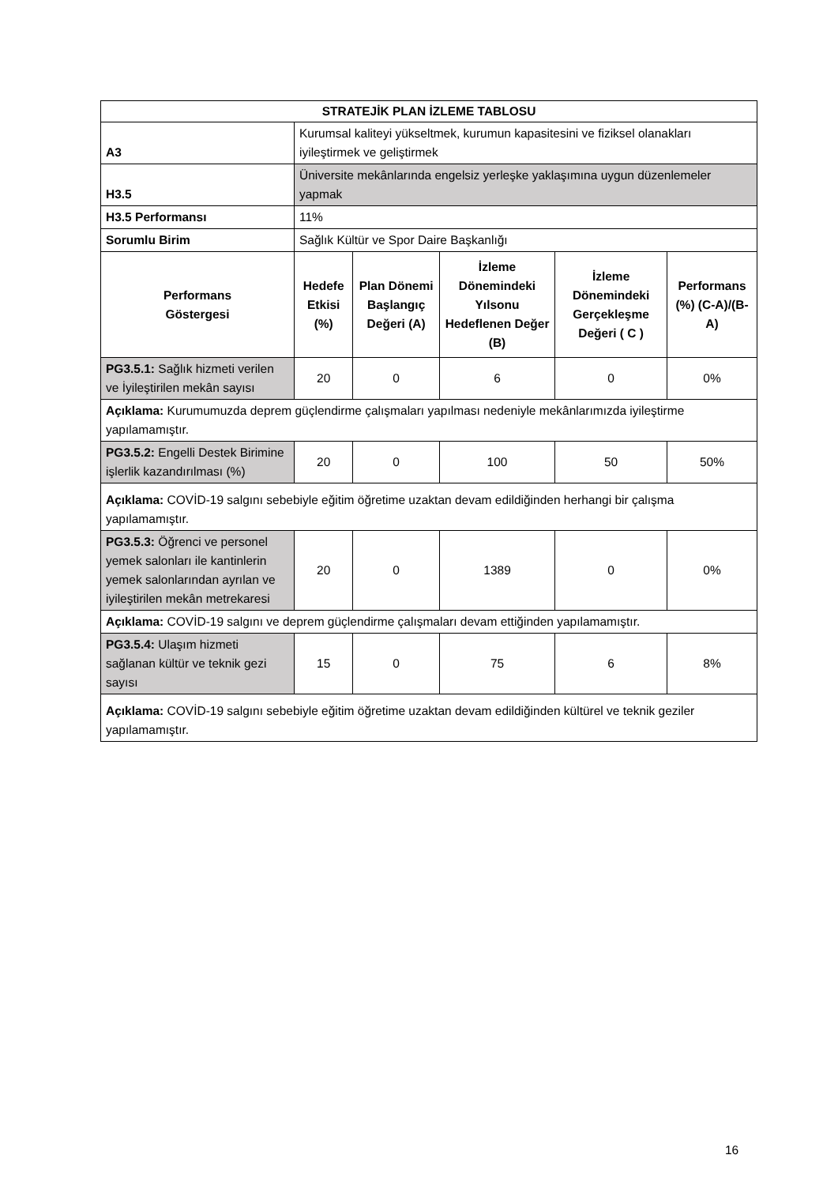| STRATEJİK PLAN İZLEME TABLOSU | | | | | |
| --- | --- | --- | --- | --- | --- |
| A3 | Kurumsal kaliteyi yükseltmek, kurumun kapasitesini ve fiziksel olanakları iyileştirmek ve geliştirmek | | | | |
| H3.5 | Üniversite mekânlarında engelsiz yerleşke yaklaşımına uygun düzenlemeler yapmak | | | | |
| H3.5 Performansı | 11% | | | | |
| Sorumlu Birim | Sağlık Kültür ve Spor Daire Başkanlığı | | | | |
| Performans Göstergesi | Hedefe Etkisi (%) | Plan Dönemi Başlangıç Değeri (A) | İzleme Dönemindeki Yılsonu Hedeflenen Değer (B) | İzleme Dönemindeki Gerçekleşme Değeri ( C ) | Performans (%) (C-A)/(B-A) |
| PG3.5.1: Sağlık hizmeti verilen ve İyileştirilen mekân sayısı | 20 | 0 | 6 | 0 | 0% |
| Açıklama: Kurumumuzda deprem güçlendirme çalışmaları yapılması nedeniyle mekânlarımızda iyileştirme yapılamamıştır. | | | | | |
| PG3.5.2: Engelli Destek Birimine işlerlik kazandırılması (%) | 20 | 0 | 100 | 50 | 50% |
| Açıklama: COVİD-19 salgını sebebiyle eğitim öğretime uzaktan devam edildiğinden herhangi bir çalışma yapılamamıştır. | | | | | |
| PG3.5.3: Öğrenci ve personel yemek salonları ile kantinlerin yemek salonlarından ayrılan ve iyileştirilen mekân metrekaresi | 20 | 0 | 1389 | 0 | 0% |
| Açıklama: COVİD-19 salgını ve deprem güçlendirme çalışmaları devam ettiğinden yapılamamıştır. | | | | | |
| PG3.5.4: Ulaşım hizmeti sağlanan kültür ve teknik gezi sayısı | 15 | 0 | 75 | 6 | 8% |
| Açıklama: COVİD-19 salgını sebebiyle eğitim öğretime uzaktan devam edildiğinden kültürel ve teknik geziler yapılamamıştır. | | | | | |
16